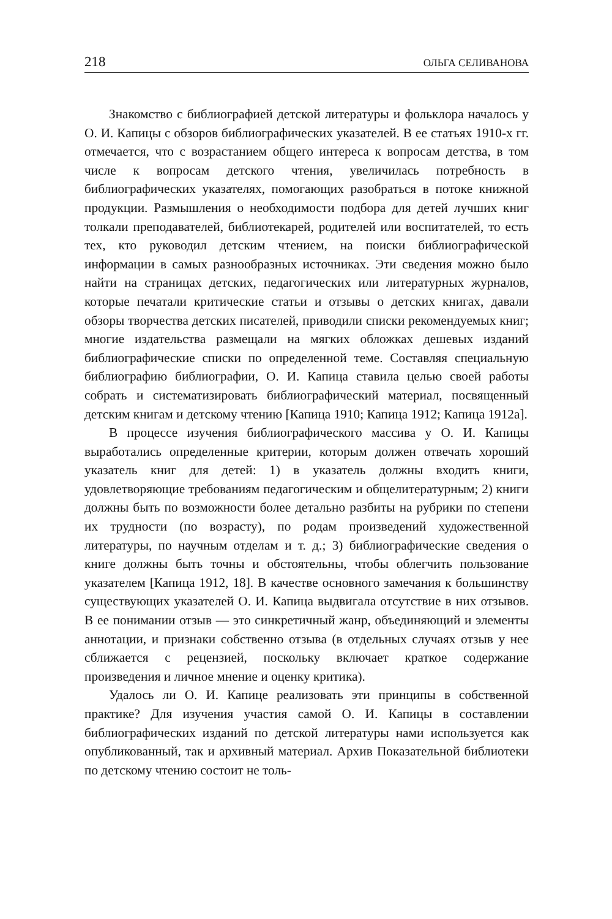218 ОЛЬГА СЕЛИВАНОВА
Знакомство с библиографией детской литературы и фольклора началось у О. И. Капицы с обзоров библиографических указателей. В ее статьях 1910-х гг. отмечается, что с возрастанием общего интереса к вопросам детства, в том числе к вопросам детского чтения, увеличилась потребность в библиографических указателях, помогающих разобраться в потоке книжной продукции. Размышления о необходимости подбора для детей лучших книг толкали преподавателей, библиотекарей, родителей или воспитателей, то есть тех, кто руководил детским чтением, на поиски библиографической информации в самых разнообразных источниках. Эти сведения можно было найти на страницах детских, педагогических или литературных журналов, которые печатали критические статьи и отзывы о детских книгах, давали обзоры творчества детских писателей, приводили списки рекомендуемых книг; многие издательства размещали на мягких обложках дешевых изданий библиографические списки по определенной теме. Составляя специальную библиографию библиографии, О. И. Капица ставила целью своей работы собрать и систематизировать библиографический материал, посвященный детским книгам и детскому чтению [Капица 1910; Капица 1912; Капица 1912а].
В процессе изучения библиографического массива у О. И. Капицы выработались определенные критерии, которым должен отвечать хороший указатель книг для детей: 1) в указатель должны входить книги, удовлетворяющие требованиям педагогическим и общелитературным; 2) книги должны быть по возможности более детально разбиты на рубрики по степени их трудности (по возрасту), по родам произведений художественной литературы, по научным отделам и т. д.; 3) библиографические сведения о книге должны быть точны и обстоятельны, чтобы облегчить пользование указателем [Капица 1912, 18]. В качестве основного замечания к большинству существующих указателей О. И. Капица выдвигала отсутствие в них отзывов. В ее понимании отзыв — это синкретичный жанр, объединяющий и элементы аннотации, и признаки собственно отзыва (в отдельных случаях отзыв у нее сближается с рецензией, поскольку включает краткое содержание произведения и личное мнение и оценку критика).
Удалось ли О. И. Капице реализовать эти принципы в собственной практике? Для изучения участия самой О. И. Капицы в составлении библиографических изданий по детской литературы нами используется как опубликованный, так и архивный материал. Архив Показательной библиотеки по детскому чтению состоит не толь-